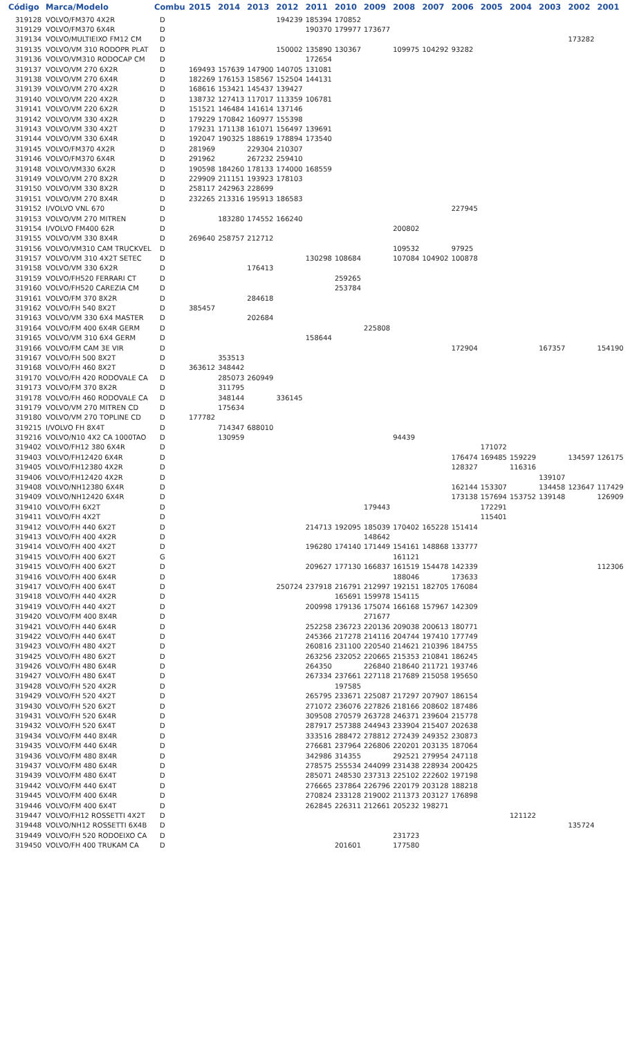| Código | Marca/Modelo | Combu | 2015 | 2014 | 2013 | 2012 | 2011 | 2010 | 2009 | 2008 | 2007 | 2006 | 2005 | 2004 | 2003 | 2002 | 2001 |
| --- | --- | --- | --- | --- | --- | --- | --- | --- | --- | --- | --- | --- | --- | --- | --- | --- | --- |
| 319128 | VOLVO/FM370 4X2R | D | | | | 194239 | 185394 | 170852 | | | | | | | | | |
| 319129 | VOLVO/FM370 6X4R | D | | | | | 190370 | 179977 | 173677 | | | | | | | | |
| 319134 | VOLVO/MULTIEIXO FM12 CM | D | | | | | | | | | | | | | | 173282 | |
| 319135 | VOLVO/VM 310 RODOPR PLAT | D | | | | 150002 | 135890 | 130367 | | 109975 | 104292 | 93282 | | | | | |
| 319136 | VOLVO/VM310 RODOCAP CM | D | | | | | 172654 | | | | | | | | | | |
| 319137 | VOLVO/VM 270 6X2R | D | 169493 | 157639 | 147900 | 140705 | 131081 | | | | | | | | | | |
| 319138 | VOLVO/VM 270 6X4R | D | 182269 | 176153 | 158567 | 152504 | 144131 | | | | | | | | | | |
| 319139 | VOLVO/VM 270 4X2R | D | 168616 | 153421 | 145437 | 139427 | | | | | | | | | | | |
| 319140 | VOLVO/VM 220 4X2R | D | 138732 | 127413 | 117017 | 113359 | 106781 | | | | | | | | | | |
| 319141 | VOLVO/VM 220 6X2R | D | 151521 | 146484 | 141614 | 137146 | | | | | | | | | | | |
| 319142 | VOLVO/VM 330 4X2R | D | 179229 | 170842 | 160977 | 155398 | | | | | | | | | | | |
| 319143 | VOLVO/VM 330 4X2T | D | 179231 | 171138 | 161071 | 156497 | 139691 | | | | | | | | | | |
| 319144 | VOLVO/VM 330 6X4R | D | 192047 | 190325 | 188619 | 178894 | 173540 | | | | | | | | | | |
| 319145 | VOLVO/FM370 4X2R | D | 281969 | | 229304 | 210307 | | | | | | | | | | | |
| 319146 | VOLVO/FM370 6X4R | D | 291962 | | 267232 | 259410 | | | | | | | | | | | |
| 319148 | VOLVO/VM330 6X2R | D | 190598 | 184260 | 178133 | 174000 | 168559 | | | | | | | | | | |
| 319149 | VOLVO/VM 270 8X2R | D | 229909 | 211151 | 193923 | 178103 | | | | | | | | | | | |
| 319150 | VOLVO/VM 330 8X2R | D | 258117 | 242963 | 228699 | | | | | | | | | | | | |
| 319151 | VOLVO/VM 270 8X4R | D | 232265 | 213316 | 195913 | 186583 | | | | | | | | | | | |
| 319152 | I/VOLVO VNL 670 | D | | | | | | | | | | 227945 | | | | | |
| 319153 | VOLVO/VM 270 MITREN | D | | 183280 | 174552 | 166240 | | | | | | | | | | | |
| 319154 | I/VOLVO FM400 62R | D | | | | | | | | 200802 | | | | | | | |
| 319155 | VOLVO/VM 330 8X4R | D | 269640 | 258757 | 212712 | | | | | | | | | | | | |
| 319156 | VOLVO/VM310 CAM TRUCKVEL | D | | | | | | | | 109532 | | 97925 | | | | | |
| 319157 | VOLVO/VM 310 4X2T SETEC | D | | | | | 130298 | 108684 | | 107084 | 104902 | 100878 | | | | | |
| 319158 | VOLVO/VM 330 6X2R | D | | | 176413 | | | | | | | | | | | | |
| 319159 | VOLVO/FH520 FERRARI CT | D | | | | | | 259265 | | | | | | | | | |
| 319160 | VOLVO/FH520 CAREZIA CM | D | | | | | | 253784 | | | | | | | | | |
| 319161 | VOLVO/FM 370 8X2R | D | | | 284618 | | | | | | | | | | | | |
| 319162 | VOLVO/FH 540 8X2T | D | 385457 | | | | | | | | | | | | | | |
| 319163 | VOLVO/VM 330 6X4 MASTER | D | | | 202684 | | | | | | | | | | | | |
| 319164 | VOLVO/FM 400 6X4R GERM | D | | | | | | | 225808 | | | | | | | | |
| 319165 | VOLVO/VM 310 6X4 GERM | D | | | | | 158644 | | | | | | | | | | |
| 319166 | VOLVO/FM CAM 3E VIR | D | | | | | | | | | | 172904 | | | 167357 | | 154190 |
| 319167 | VOLVO/FH 500 8X2T | D | | 353513 | | | | | | | | | | | | | |
| 319168 | VOLVO/FH 460 8X2T | D | 363612 | 348442 | | | | | | | | | | | | | |
| 319170 | VOLVO/FH 420 RODOVALE CA | D | | 285073 | 260949 | | | | | | | | | | | | |
| 319173 | VOLVO/FM 370 8X2R | D | | 311795 | | | | | | | | | | | | | |
| 319178 | VOLVO/FH 460 RODOVALE CA | D | | 348144 | | 336145 | | | | | | | | | | | |
| 319179 | VOLVO/VM 270 MITREN CD | D | | 175634 | | | | | | | | | | | | | |
| 319180 | VOLVO/VM 270 TOPLINE CD | D | 177782 | | | | | | | | | | | | | | |
| 319215 | I/VOLVO FH 8X4T | D | | 714347 | 688010 | | | | | | | | | | | | |
| 319216 | VOLVO/N10 4X2 CA 1000TAO | D | | 130959 | | | | | | 94439 | | | | | | | |
| 319402 | VOLVO/FH12 380 6X4R | D | | | | | | | | | | | 171072 | | | | |
| 319403 | VOLVO/FH12420 6X4R | D | | | | | | | | | | 176474 | 169485 | 159229 | | 134597 | 126175 |
| 319405 | VOLVO/FH12380 4X2R | D | | | | | | | | | | 128327 | | 116316 | | | |
| 319406 | VOLVO/FH12420 4X2R | D | | | | | | | | | | | | | 139107 | | |
| 319408 | VOLVO/NH12380 6X4R | D | | | | | | | | | | 162144 | 153307 | | 134458 | 123647 | 117429 |
| 319409 | VOLVO/NH12420 6X4R | D | | | | | | | | | | 173138 | 157694 | 153752 | 139148 | | 126909 |
| 319410 | VOLVO/FH 6X2T | D | | | | | | | 179443 | | | | 172291 | | | | |
| 319411 | VOLVO/FH 4X2T | D | | | | | | | | | | | 115401 | | | | |
| 319412 | VOLVO/FH 440 6X2T | D | | | | | 214713 | 192095 | 185039 | 170402 | 165228 | 151414 | | | | | |
| 319413 | VOLVO/FH 400 4X2R | D | | | | | | | 148642 | | | | | | | | |
| 319414 | VOLVO/FH 400 4X2T | D | | | | | 196280 | 174140 | 171449 | 154161 | 148868 | 133777 | | | | | |
| 319415 | VOLVO/FH 400 6X2T | G | | | | | | | | 161121 | | | | | | | |
| 319415 | VOLVO/FH 400 6X2T | D | | | | | 209627 | 177130 | 166837 | 161519 | 154478 | 142339 | | | | | 112306 |
| 319416 | VOLVO/FH 400 6X4R | D | | | | | | | | 188046 | | 173633 | | | | | |
| 319417 | VOLVO/FH 400 6X4T | D | | | | 250724 | 237918 | 216791 | 212997 | 192151 | 182705 | 176084 | | | | | |
| 319418 | VOLVO/FH 440 4X2R | D | | | | | | 165691 | 159978 | 154115 | | | | | | | |
| 319419 | VOLVO/FH 440 4X2T | D | | | | | 200998 | 179136 | 175074 | 166168 | 157967 | 142309 | | | | | |
| 319420 | VOLVO/FM 400 8X4R | D | | | | | | | 271677 | | | | | | | | |
| 319421 | VOLVO/FH 440 6X4R | D | | | | | 252258 | 236723 | 220136 | 209038 | 200613 | 180771 | | | | | |
| 319422 | VOLVO/FH 440 6X4T | D | | | | | 245366 | 217278 | 214116 | 204744 | 197410 | 177749 | | | | | |
| 319423 | VOLVO/FH 480 4X2T | D | | | | | 260816 | 231100 | 220540 | 214621 | 210396 | 184755 | | | | | |
| 319425 | VOLVO/FH 480 6X2T | D | | | | | 263256 | 232052 | 220665 | 215353 | 210841 | 186245 | | | | | |
| 319426 | VOLVO/FH 480 6X4R | D | | | | | 264350 | | 226840 | 218640 | 211721 | 193746 | | | | | |
| 319427 | VOLVO/FH 480 6X4T | D | | | | | 267334 | 237661 | 227118 | 217689 | 215058 | 195650 | | | | | |
| 319428 | VOLVO/FH 520 4X2R | D | | | | | | 197585 | | | | | | | | | |
| 319429 | VOLVO/FH 520 4X2T | D | | | | | 265795 | 233671 | 225087 | 217297 | 207907 | 186154 | | | | | |
| 319430 | VOLVO/FH 520 6X2T | D | | | | | 271072 | 236076 | 227826 | 218166 | 208602 | 187486 | | | | | |
| 319431 | VOLVO/FH 520 6X4R | D | | | | | 309508 | 270579 | 263728 | 246371 | 239604 | 215778 | | | | | |
| 319432 | VOLVO/FH 520 6X4T | D | | | | | 287917 | 257388 | 244943 | 233904 | 215407 | 202638 | | | | | |
| 319434 | VOLVO/FM 440 8X4R | D | | | | | 333516 | 288472 | 278812 | 272439 | 249352 | 230873 | | | | | |
| 319435 | VOLVO/FM 440 6X4R | D | | | | | 276681 | 237964 | 226806 | 220201 | 203135 | 187064 | | | | | |
| 319436 | VOLVO/FM 480 8X4R | D | | | | | 342986 | 314355 | | 292521 | 279954 | 247118 | | | | | |
| 319437 | VOLVO/FM 480 6X4R | D | | | | | 278575 | 255534 | 244099 | 231438 | 228934 | 200425 | | | | | |
| 319439 | VOLVO/FM 480 6X4T | D | | | | | 285071 | 248530 | 237313 | 225102 | 222602 | 197198 | | | | | |
| 319442 | VOLVO/FM 440 6X4T | D | | | | | 276665 | 237864 | 226796 | 220179 | 203128 | 188218 | | | | | |
| 319445 | VOLVO/FM 400 6X4R | D | | | | | 270824 | 233128 | 219002 | 211373 | 203127 | 176898 | | | | | |
| 319446 | VOLVO/FM 400 6X4T | D | | | | | 262845 | 226311 | 212661 | 205232 | 198271 | | | | | | |
| 319447 | VOLVO/FH12 ROSSETTI 4X2T | D | | | | | | | | | | | | 121122 | | | |
| 319448 | VOLVO/NH12 ROSSETTI 6X4B | D | | | | | | | | | | | | | | 135724 | |
| 319449 | VOLVO/FH 520 RODOEIXO CA | D | | | | | | | | 231723 | | | | | | | |
| 319450 | VOLVO/FH 400 TRUKAM CA | D | | | | | | 201601 | | 177580 | | | | | | | |